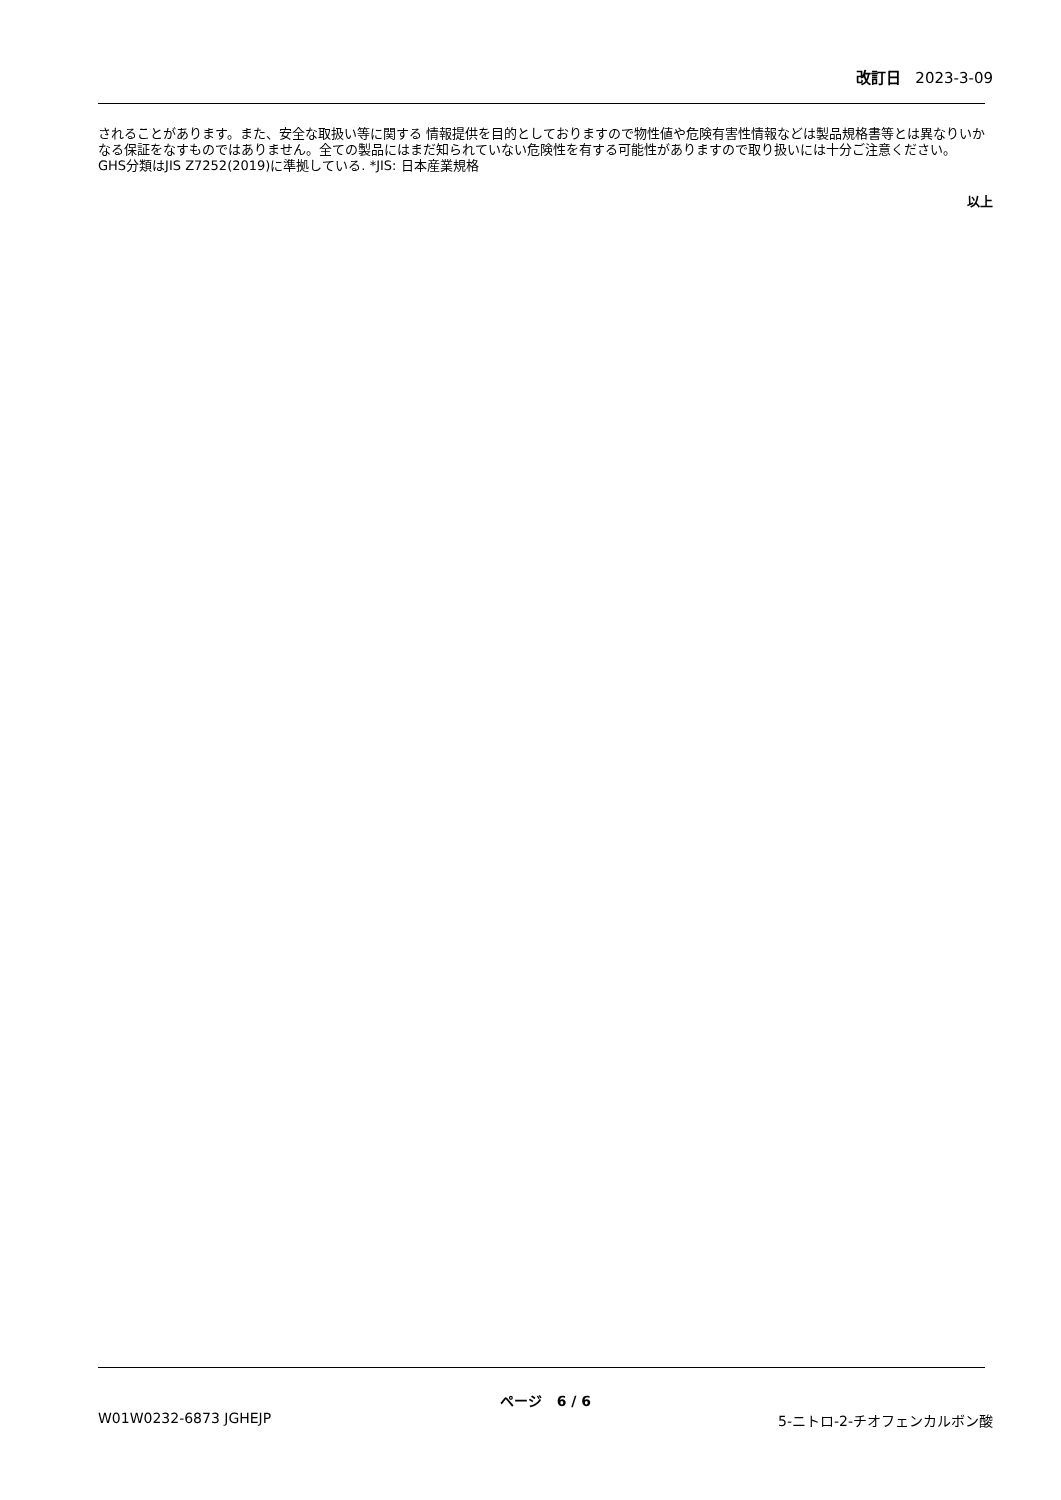改訂日 2023-3-09
されることがあります。また、安全な取扱い等に関する 情報提供を目的としておりますので物性値や危険有害性情報などは製品規格書等とは異なりいかなる保証をなすものではありません。全ての製品にはまだ知られていない危険性を有する可能性がありますので取り扱いには十分ご注意ください。
GHS分類はJIS Z7252(2019)に準拠している. *JIS: 日本産業規格
以上
ページ 6 / 6
W01W0232-6873 JGHEJP 5-ニトロ-2-チオフェンカルボン酸